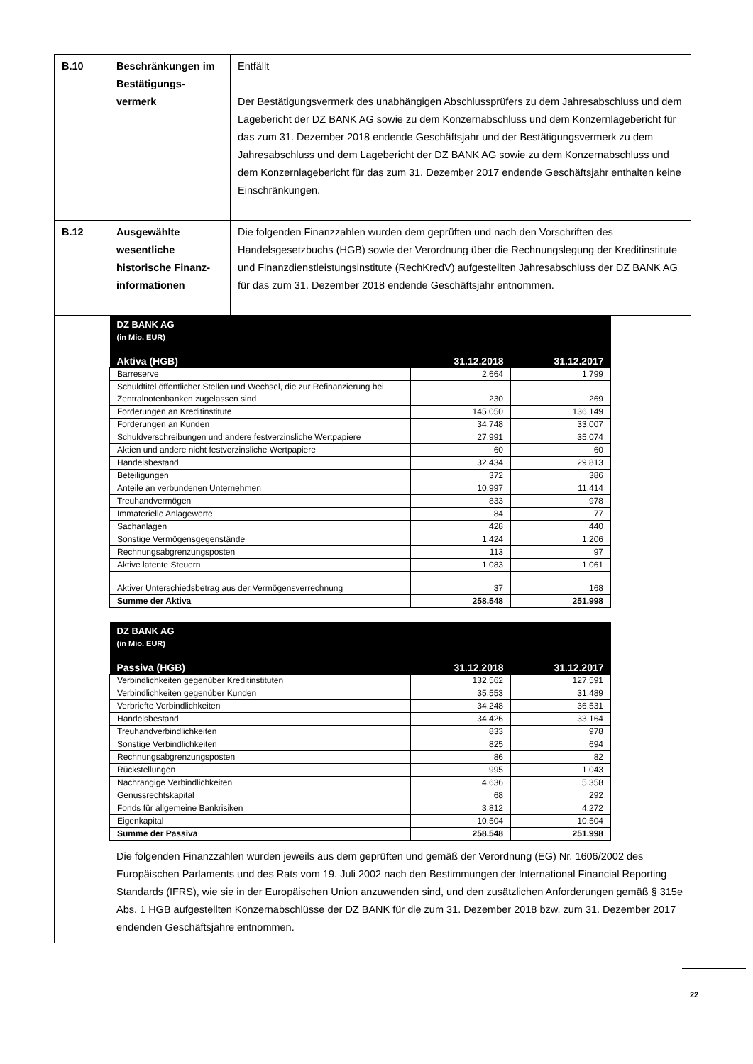| B.10 | Beschränkungen im Bestätigungs-vermerk | Entfällt Der Bestätigungsvermerk des unabhängigen Abschlussprüfers zu dem Jahresabschluss und dem Lagebericht der DZ BANK AG sowie zu dem Konzernabschluss und dem Konzernlagebericht für das zum 31. Dezember 2018 endende Geschäftsjahr und der Bestätigungsvermerk zu dem Jahresabschluss und dem Lagebericht der DZ BANK AG sowie zu dem Konzernabschluss und dem Konzernlagebericht für das zum 31. Dezember 2017 endende Geschäftsjahr enthalten keine Einschränkungen. |
| B.12 | Ausgewählte wesentliche historische Finanz-informationen | Die folgenden Finanzzahlen wurden dem geprüften und nach den Vorschriften des Handelsgesetzbuchs (HGB) sowie der Verordnung über die Rechnungslegung der Kreditinstitute und Finanzdienstleistungsinstitute (RechKredV) aufgestellten Jahresabschluss der DZ BANK AG für das zum 31. Dezember 2018 endende Geschäftsjahr entnommen. |
| | / DZ BANK AG (in Mio. EUR) / / / / Aktiva (HGB) / 31.12.2018 / 31.12.2017 / / Barreserve / 2.664 / 1.799 / / Schuldtitel öffentlicher Stellen und Wechsel, die zur Refinanzierung bei Zentralnotenbanken zugelassen sind / 230 / 269 / / Forderungen an Kreditinstitute / 145.050 / 136.149 / / Forderungen an Kunden / 34.748 / 33.007 / / Schuldverschreibungen und andere festverzinsliche Wertpapiere / 27.991 / 35.074 / / Aktien und andere nicht festverzinsliche Wertpapiere / 60 / 60 / / Handelsbestand / 32.434 / 29.813 / / Beteiligungen / 372 / 386 / / Anteile an verbundenen Unternehmen / 10.997 / 11.414 / / Treuhandvermögen / 833 / 978 / / Immaterielle Anlagewerte / 84 / 77 / / Sachanlagen / 428 / 440 / / Sonstige Vermögensgegenstände / 1.424 / 1.206 / / Rechnungsabgrenzungsposten / 113 / 97 / / Aktive latente Steuern / 1.083 / 1.061 / / Aktiver Unterschiedsbetrag aus der Vermögensverrechnung / 37 / 168 / / Summe der Aktiva / 258.548 / 251.998 / / DZ BANK AG (in Mio. EUR) / / / / Passiva (HGB) / 31.12.2018 / 31.12.2017 / / Verbindlichkeiten gegenüber Kreditinstituten / 132.562 / 127.591 / / Verbindlichkeiten gegenüber Kunden / 35.553 / 31.489 / / Verbriefte Verbindlichkeiten / 34.248 / 36.531 / / Handelsbestand / 34.426 / 33.164 / / Treuhandverbindlichkeiten / 833 / 978 / / Sonstige Verbindlichkeiten / 825 / 694 / / Rechnungsabgrenzungsposten / 86 / 82 / / Rückstellungen / 995 / 1.043 / / Nachrangige Verbindlichkeiten / 4.636 / 5.358 / / Genussrechtskapital / 68 / 292 / / Fonds für allgemeine Bankrisiken / 3.812 / 4.272 / / Eigenkapital / 10.504 / 10.504 / / Summe der Passiva / 258.548 / 251.998 / Die folgenden Finanzzahlen wurden jeweils aus dem geprüften und gemäß der Verordnung (EG) Nr. 1606/2002 des Europäischen Parlaments und des Rats vom 19. Juli 2002 nach den Bestimmungen der International Financial Reporting Standards (IFRS), wie sie in der Europäischen Union anzuwenden sind, und den zusätzlichen Anforderungen gemäß § 315e Abs. 1 HGB aufgestellten Konzernabschlüsse der DZ BANK für die zum 31. Dezember 2018 bzw. zum 31. Dezember 2017 endenden Geschäftsjahre entnommen. | |
22